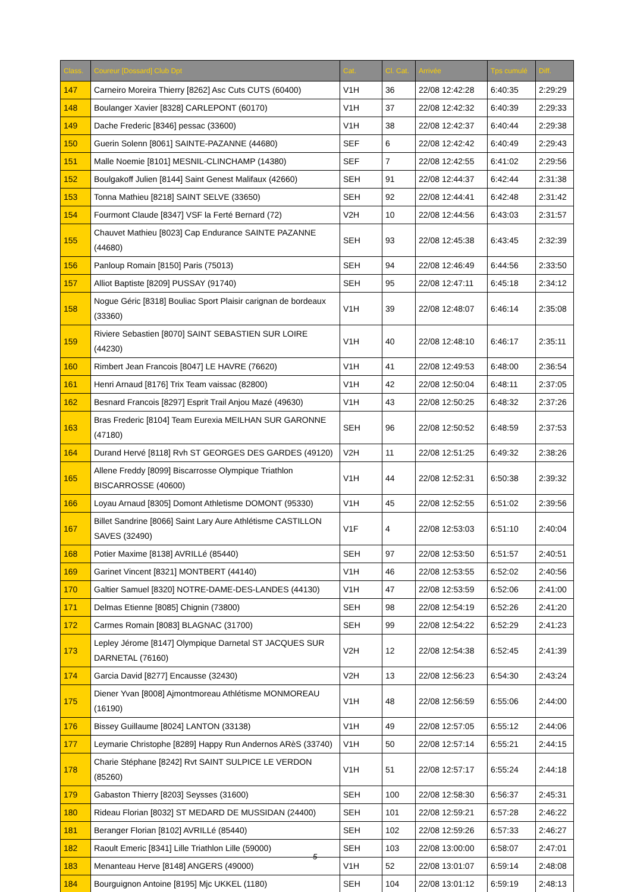| Class. | Coureur [Dossard] Club Dpt | Cat. | Cl. Cat. | Arrivée | Tps cumulé | Diff. |
| --- | --- | --- | --- | --- | --- | --- |
| 147 | Carneiro Moreira Thierry [8262] Asc Cuts CUTS (60400) | V1H | 36 | 22/08 12:42:28 | 6:40:35 | 2:29:29 |
| 148 | Boulanger Xavier [8328] CARLEPONT (60170) | V1H | 37 | 22/08 12:42:32 | 6:40:39 | 2:29:33 |
| 149 | Dache Frederic [8346] pessac (33600) | V1H | 38 | 22/08 12:42:37 | 6:40:44 | 2:29:38 |
| 150 | Guerin Solenn [8061] SAINTE-PAZANNE (44680) | SEF | 6 | 22/08 12:42:42 | 6:40:49 | 2:29:43 |
| 151 | Malle Noemie [8101] MESNIL-CLINCHAMP (14380) | SEF | 7 | 22/08 12:42:55 | 6:41:02 | 2:29:56 |
| 152 | Boulgakoff Julien [8144] Saint Genest Malifaux (42660) | SEH | 91 | 22/08 12:44:37 | 6:42:44 | 2:31:38 |
| 153 | Tonna Mathieu [8218] SAINT SELVE (33650) | SEH | 92 | 22/08 12:44:41 | 6:42:48 | 2:31:42 |
| 154 | Fourmont Claude [8347] VSF la Ferté Bernard (72) | V2H | 10 | 22/08 12:44:56 | 6:43:03 | 2:31:57 |
| 155 | Chauvet Mathieu [8023] Cap Endurance SAINTE PAZANNE (44680) | SEH | 93 | 22/08 12:45:38 | 6:43:45 | 2:32:39 |
| 156 | Panloup Romain [8150] Paris (75013) | SEH | 94 | 22/08 12:46:49 | 6:44:56 | 2:33:50 |
| 157 | Alliot Baptiste [8209] PUSSAY (91740) | SEH | 95 | 22/08 12:47:11 | 6:45:18 | 2:34:12 |
| 158 | Nogue Géric [8318] Bouliac Sport Plaisir carignan de bordeaux (33360) | V1H | 39 | 22/08 12:48:07 | 6:46:14 | 2:35:08 |
| 159 | Riviere Sebastien [8070] SAINT SEBASTIEN SUR LOIRE (44230) | V1H | 40 | 22/08 12:48:10 | 6:46:17 | 2:35:11 |
| 160 | Rimbert Jean Francois [8047] LE HAVRE (76620) | V1H | 41 | 22/08 12:49:53 | 6:48:00 | 2:36:54 |
| 161 | Henri Arnaud [8176] Trix Team vaissac (82800) | V1H | 42 | 22/08 12:50:04 | 6:48:11 | 2:37:05 |
| 162 | Besnard Francois [8297] Esprit Trail Anjou Mazé (49630) | V1H | 43 | 22/08 12:50:25 | 6:48:32 | 2:37:26 |
| 163 | Bras Frederic [8104] Team Eurexia MEILHAN SUR GARONNE (47180) | SEH | 96 | 22/08 12:50:52 | 6:48:59 | 2:37:53 |
| 164 | Durand Hervé [8118] Rvh ST GEORGES DES GARDES (49120) | V2H | 11 | 22/08 12:51:25 | 6:49:32 | 2:38:26 |
| 165 | Allene Freddy [8099] Biscarrosse Olympique Triathlon BISCARROSSE (40600) | V1H | 44 | 22/08 12:52:31 | 6:50:38 | 2:39:32 |
| 166 | Loyau Arnaud [8305] Domont Athletisme DOMONT (95330) | V1H | 45 | 22/08 12:52:55 | 6:51:02 | 2:39:56 |
| 167 | Billet Sandrine [8066] Saint Lary Aure Athlétisme CASTILLON SAVES (32490) | V1F | 4 | 22/08 12:53:03 | 6:51:10 | 2:40:04 |
| 168 | Potier Maxime [8138] AVRILLé (85440) | SEH | 97 | 22/08 12:53:50 | 6:51:57 | 2:40:51 |
| 169 | Garinet Vincent [8321] MONTBERT (44140) | V1H | 46 | 22/08 12:53:55 | 6:52:02 | 2:40:56 |
| 170 | Galtier Samuel [8320] NOTRE-DAME-DES-LANDES (44130) | V1H | 47 | 22/08 12:53:59 | 6:52:06 | 2:41:00 |
| 171 | Delmas Etienne [8085] Chignin (73800) | SEH | 98 | 22/08 12:54:19 | 6:52:26 | 2:41:20 |
| 172 | Carmes Romain [8083] BLAGNAC (31700) | SEH | 99 | 22/08 12:54:22 | 6:52:29 | 2:41:23 |
| 173 | Lepley Jérome [8147] Olympique Darnetal ST JACQUES SUR DARNETAL (76160) | V2H | 12 | 22/08 12:54:38 | 6:52:45 | 2:41:39 |
| 174 | Garcia David [8277] Encausse (32430) | V2H | 13 | 22/08 12:56:23 | 6:54:30 | 2:43:24 |
| 175 | Diener Yvan [8008] Ajmontmoreau Athlétisme MONMOREAU (16190) | V1H | 48 | 22/08 12:56:59 | 6:55:06 | 2:44:00 |
| 176 | Bissey Guillaume [8024] LANTON (33138) | V1H | 49 | 22/08 12:57:05 | 6:55:12 | 2:44:06 |
| 177 | Leymarie Christophe [8289] Happy Run Andernos ARèS (33740) | V1H | 50 | 22/08 12:57:14 | 6:55:21 | 2:44:15 |
| 178 | Charie Stéphane [8242] Rvt SAINT SULPICE LE VERDON (85260) | V1H | 51 | 22/08 12:57:17 | 6:55:24 | 2:44:18 |
| 179 | Gabaston Thierry [8203] Seysses (31600) | SEH | 100 | 22/08 12:58:30 | 6:56:37 | 2:45:31 |
| 180 | Rideau Florian [8032] ST MEDARD DE MUSSIDAN (24400) | SEH | 101 | 22/08 12:59:21 | 6:57:28 | 2:46:22 |
| 181 | Beranger Florian [8102] AVRILLé (85440) | SEH | 102 | 22/08 12:59:26 | 6:57:33 | 2:46:27 |
| 182 | Raoult Emeric [8341] Lille Triathlon Lille (59000) | SEH | 103 | 22/08 13:00:00 | 6:58:07 | 2:47:01 |
| 183 | Menanteau Herve [8148] ANGERS (49000) | V1H | 52 | 22/08 13:01:07 | 6:59:14 | 2:48:08 |
| 184 | Bourguignon Antoine [8195] Mjc UKKEL (1180) | SEH | 104 | 22/08 13:01:12 | 6:59:19 | 2:48:13 |
5